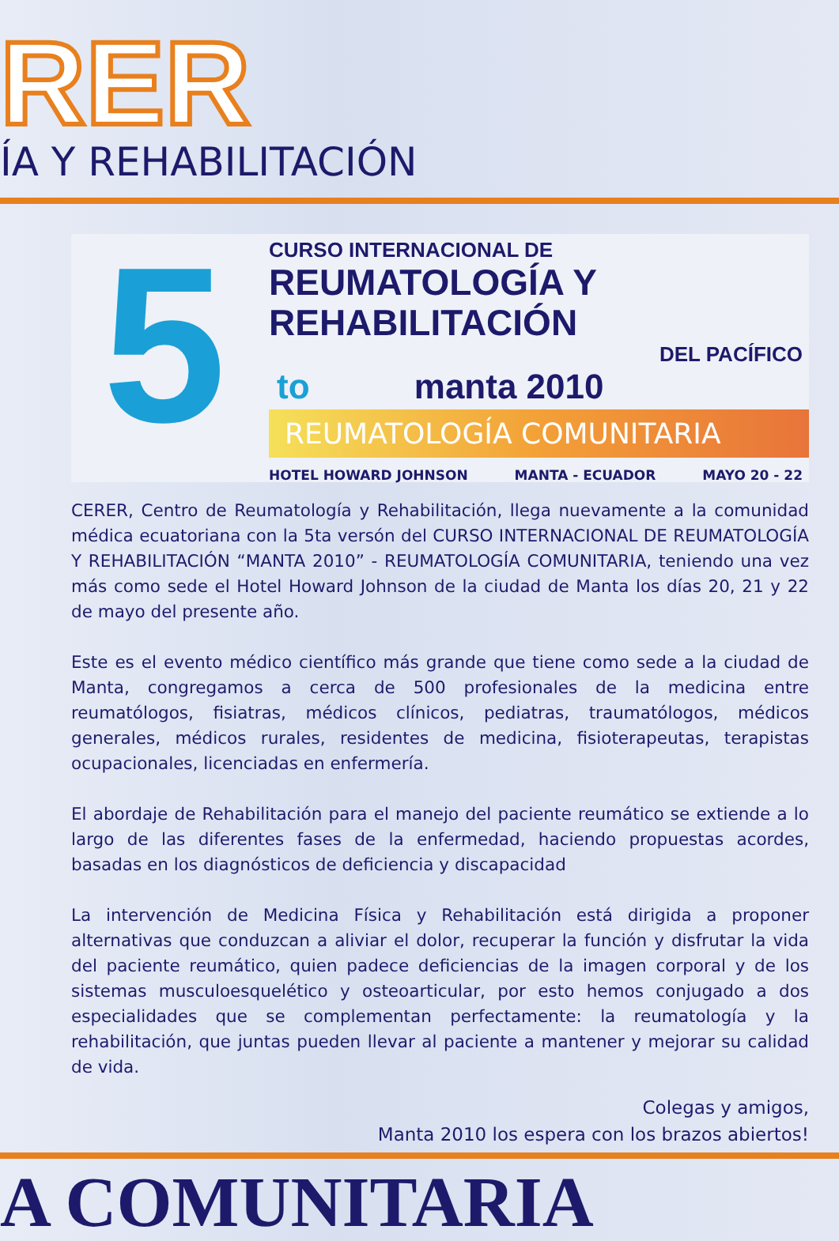RER
ÍA Y REHABILITACIÓN
5
CURSO INTERNACIONAL DE
REUMATOLOGÍA Y REHABILITACIÓN
DEL PACÍFICO
to manta 2010
REUMATOLOGÍA COMUNITARIA
HOTEL HOWARD JOHNSON MANTA - ECUADOR MAYO 20 - 22
CERER, Centro de Reumatología y Rehabilitación, llega nuevamente a la comunidad médica ecuatoriana con la 5ta versón del CURSO INTERNACIONAL DE REUMATOLOGÍA Y REHABILITACIÓN “MANTA 2010” - REUMATOLOGÍA COMUNITARIA, teniendo una vez más como sede el Hotel Howard Johnson de la ciudad de Manta los días 20, 21 y 22 de mayo del presente año.
Este es el evento médico científico más grande que tiene como sede a la ciudad de Manta, congregamos a cerca de 500 profesionales de la medicina entre reumatólogos, fisiatras, médicos clínicos, pediatras, traumatólogos, médicos generales, médicos rurales, residentes de medicina, fisioterapeutas, terapistas ocupacionales, licenciadas en enfermería.
El abordaje de Rehabilitación para el manejo del paciente reumático se extiende a lo largo de las diferentes fases de la enfermedad, haciendo propuestas acordes, basadas en los diagnósticos de deficiencia y discapacidad
La intervención de Medicina Física y Rehabilitación está dirigida a proponer alternativas que conduzcan a aliviar el dolor, recuperar la función y disfrutar la vida del paciente reumático, quien padece deficiencias de la imagen corporal y de los sistemas musculoesquelético y osteoarticular, por esto hemos conjugado a dos especialidades que se complementan perfectamente: la reumatología y la rehabilitación, que juntas pueden llevar al paciente a mantener y mejorar su calidad de vida.
Colegas y amigos,
Manta 2010 los espera con los brazos abiertos!
A COMUNITARIA